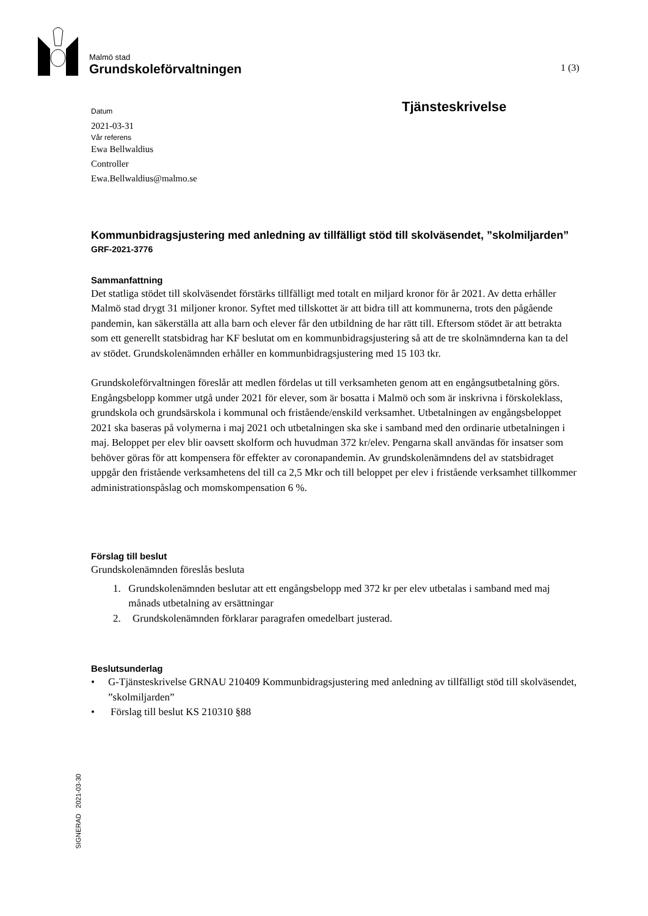Malmö stad
Grundskoleförvaltningen
1 (3)
Tjänsteskrivelse
Datum
2021-03-31
Vår referens
Ewa Bellwaldius
Controller
Ewa.Bellwaldius@malmo.se
Kommunbidragsjustering med anledning av tillfälligt stöd till skolväsendet, ”skolmiljarden”
GRF-2021-3776
Sammanfattning
Det statliga stödet till skolväsendet förstärks tillfälligt med totalt en miljard kronor för år 2021. Av detta erhåller Malmö stad drygt 31 miljoner kronor. Syftet med tillskottet är att bidra till att kommunerna, trots den pågående pandemin, kan säkerställa att alla barn och elever får den utbildning de har rätt till. Eftersom stödet är att betrakta som ett generellt statsbidrag har KF beslutat om en kommunbidragsjustering så att de tre skolnämnderna kan ta del av stödet. Grundskolenämnden erhåller en kommunbidragsjustering med 15 103 tkr.
Grundskoleförvaltningen föreslår att medlen fördelas ut till verksamheten genom att en engångsutbetalning görs. Engångsbelopp kommer utgå under 2021 för elever, som är bosatta i Malmö och som är inskrivna i förskoleklass, grundskola och grundsärskola i kommunal och fristående/enskild verksamhet. Utbetalningen av engångsbeloppet 2021 ska baseras på volymerna i maj 2021 och utbetalningen ska ske i samband med den ordinarie utbetalningen i maj. Beloppet per elev blir oavsett skolform och huvudman 372 kr/elev. Pengarna skall användas för insatser som behöver göras för att kompensera för effekter av coronapandemin. Av grundskolenämndens del av statsbidraget uppgår den fristående verksamhetens del till ca 2,5 Mkr och till beloppet per elev i fristående verksamhet tillkommer administrationspåslag och momskompensation 6 %.
Förslag till beslut
Grundskolenämnden föreslås besluta
1. Grundskolenämnden beslutar att ett engångsbelopp med 372 kr per elev utbetalas i samband med maj månads utbetalning av ersättningar
2. Grundskolenämnden förklarar paragrafen omedelbart justerad.
Beslutsunderlag
• G-Tjänsteskrivelse GRNAU 210409 Kommunbidragsjustering med anledning av tillfälligt stöd till skolväsendet, ”skolmiljarden”
• Förslag till beslut KS 210310 §88
SIGNERAD 2021-03-30